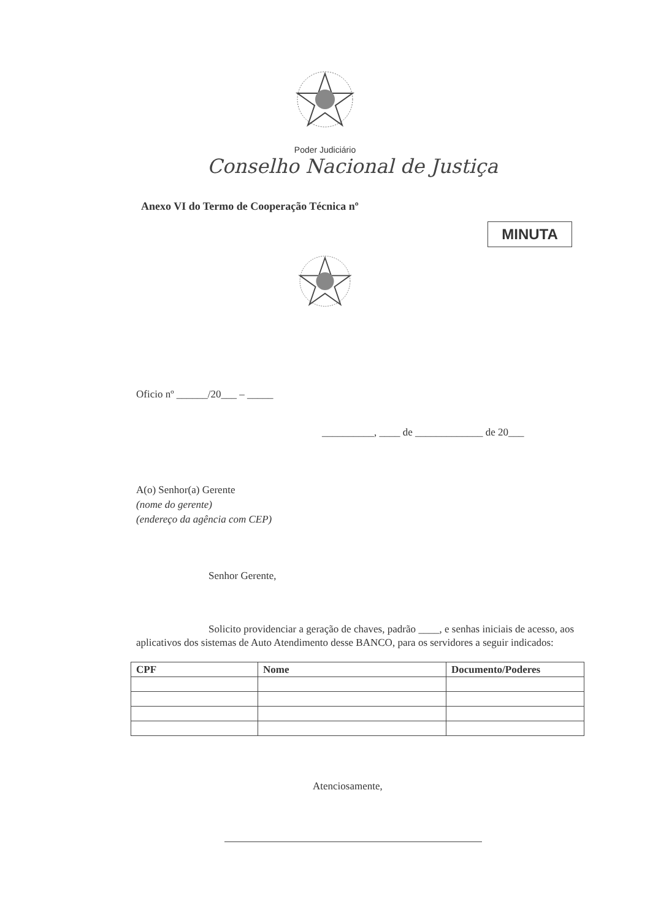Poder Judiciário
Conselho Nacional de Justiça
Anexo VI do Termo de Cooperação Técnica nº
MINUTA
Oficio nº ______/20___ – _____
__________, ____ de _____________ de 20___
A(o) Senhor(a) Gerente
(nome do gerente)
(endereço da agência com CEP)
Senhor Gerente,
Solicito providenciar a geração de chaves, padrão ____, e senhas iniciais de acesso, aos aplicativos dos sistemas de Auto Atendimento desse BANCO, para os servidores a seguir indicados:
| CPF | Nome | Documento/Poderes |
| --- | --- | --- |
Atenciosamente,